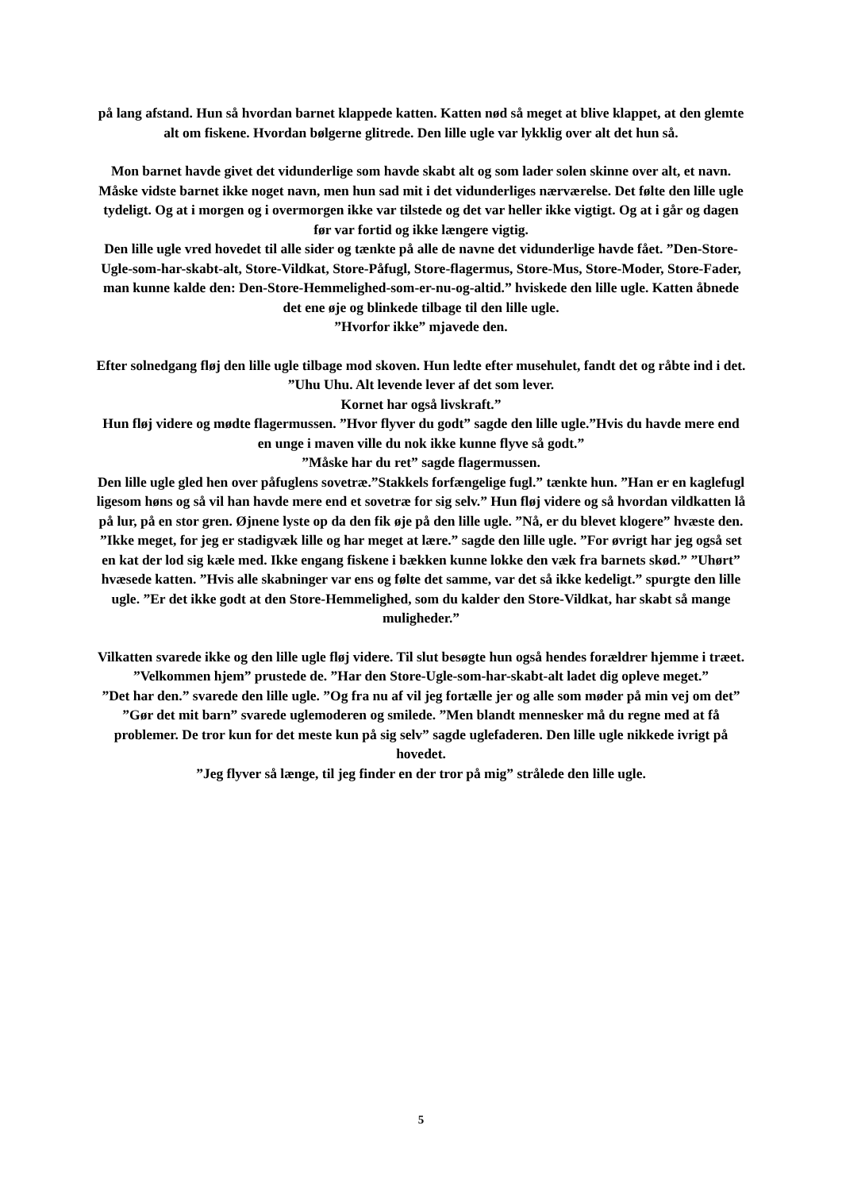på lang afstand. Hun så hvordan barnet klappede katten. Katten nød så meget at blive klappet, at den glemte alt om fiskene. Hvordan bølgerne glitrede. Den lille ugle var lykklig over alt det hun så.
Mon barnet havde givet det vidunderlige som havde skabt alt og som lader solen skinne over alt, et navn. Måske vidste barnet ikke noget navn, men hun sad mit i det vidunderliges nærværelse. Det følte den lille ugle tydeligt. Og at i morgen og i overmorgen ikke var tilstede og det var heller ikke vigtigt. Og at i går og dagen før var fortid og ikke længere vigtig.
Den lille ugle vred hovedet til alle sider og tænkte på alle de navne det vidunderlige havde fået. ”Den-Store-Ugle-som-har-skabt-alt, Store-Vildkat, Store-Påfugl, Store-flagermus, Store-Mus, Store-Moder, Store-Fader, man kunne kalde den: Den-Store-Hemmelighed-som-er-nu-og-altid.” hviskede den lille ugle. Katten åbnede det ene øje og blinkede tilbage til den lille ugle.
”Hvorfor ikke” mjavede den.
Efter solnedgang fløj den lille ugle tilbage mod skoven. Hun ledte efter musehulet, fandt det og råbte ind i det. ”Uhu Uhu. Alt levende lever af det som lever.
Kornet har også livskraft.”
Hun fløj videre og mødte flagermussen. ”Hvor flyver du godt” sagde den lille ugle.”Hvis du havde mere end en unge i maven ville du nok ikke kunne flyve så godt.”
”Måske har du ret” sagde flagermussen.
Den lille ugle gled hen over påfuglens sovetræ.”Stakkels forfængelige fugl.” tænkte hun. ”Han er en kaglefugl ligesom høns og så vil han havde mere end et sovetræ for sig selv.” Hun fløj videre og så hvordan vildkatten lå på lur, på en stor gren. Øjnene lyste op da den fik øje på den lille ugle. ”Nå, er du blevet klogere” hvæste den. ”Ikke meget, for jeg er stadigvæk lille og har meget at lære.” sagde den lille ugle. ”For øvrigt har jeg også set en kat der lod sig kæle med. Ikke engang fiskene i bækken kunne lokke den væk fra barnets skød.” ”Uhørt” hvæsede katten. ”Hvis alle skabninger var ens og følte det samme, var det så ikke kedeligt.” spurgte den lille ugle. ”Er det ikke godt at den Store-Hemmelighed, som du kalder den Store-Vildkat, har skabt så mange muligheder.”
Vilkatten svarede ikke og den lille ugle fløj videre. Til slut besøgte hun også hendes forældrer hjemme i træet. ”Velkommen hjem” prustede de. ”Har den Store-Ugle-som-har-skabt-alt ladet dig opleve meget.”
”Det har den.” svarede den lille ugle. ”Og fra nu af vil jeg fortælle jer og alle som møder på min vej om det” ”Gør det mit barn” svarede uglemoderen og smilede. ”Men blandt mennesker må du regne med at få problemer. De tror kun for det meste kun på sig selv” sagde uglefaderen. Den lille ugle nikkede ivrigt på hovedet.
”Jeg flyver så længe, til jeg finder en der tror på mig” strålede den lille ugle.
5